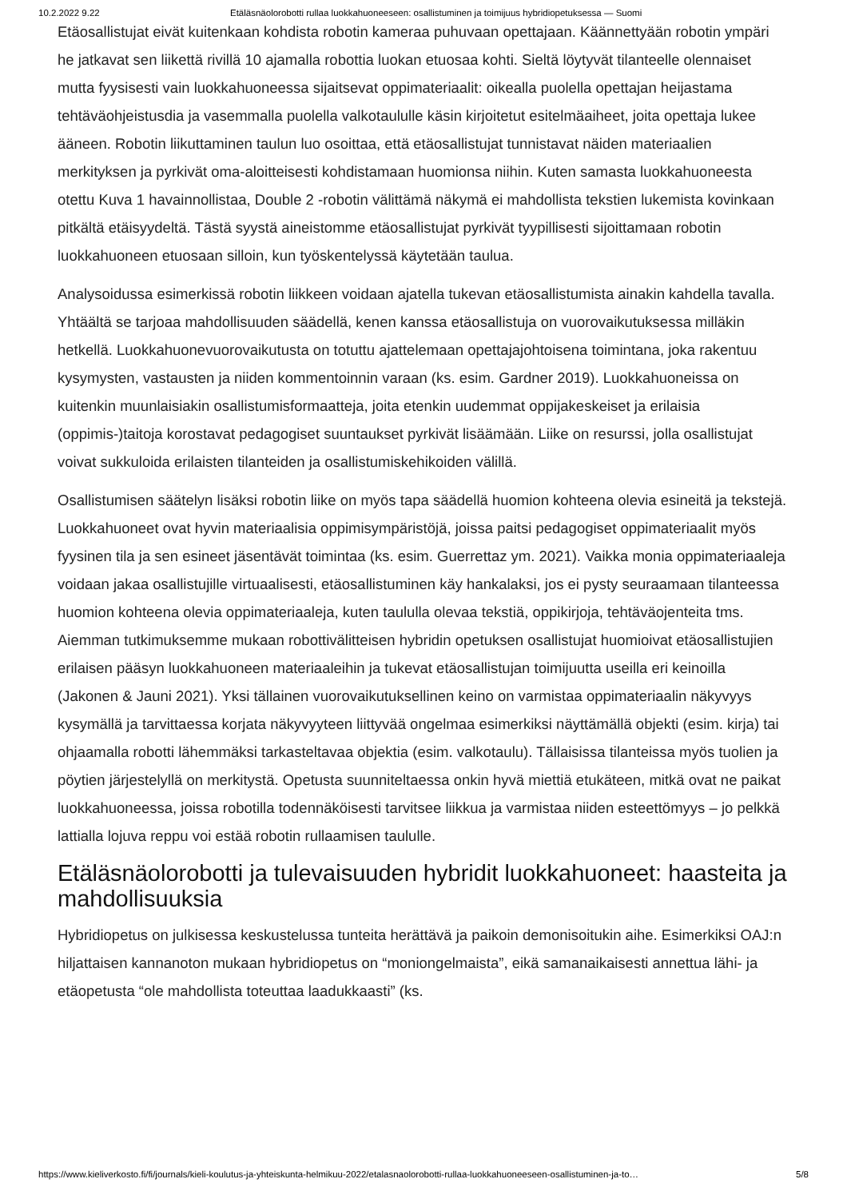10.2.2022 9.22 Etäläsnäolorobotti rullaa luokkahuoneeseen: osallistuminen ja toimijuus hybridiopetuksessa — Suomi
Etäosallistujat eivät kuitenkaan kohdista robotin kameraa puhuvaan opettajaan. Käännettyään robotin ympäri he jatkavat sen liikettä rivillä 10 ajamalla robottia luokan etuosaa kohti. Sieltä löytyvät tilanteelle olennaiset mutta fyysisesti vain luokkahuoneessa sijaitsevat oppimateriaalit: oikealla puolella opettajan heijastama tehtäväohjeistusdia ja vasemmalla puolella valkotaululle käsin kirjoitetut esitelmäaiheet, joita opettaja lukee ääneen. Robotin liikuttaminen taulun luo osoittaa, että etäosallistujat tunnistavat näiden materiaalien merkityksen ja pyrkivät oma-aloitteisesti kohdistamaan huomionsa niihin. Kuten samasta luokkahuoneesta otettu Kuva 1 havainnollistaa, Double 2 -robotin välittämä näkymä ei mahdollista tekstien lukemista kovinkaan pitkältä etäisyydeltä. Tästä syystä aineistomme etäosallistujat pyrkivät tyypillisesti sijoittamaan robotin luokkahuoneen etuosaan silloin, kun työskentelyssä käytetään taulua.
Analysoidussa esimerkissä robotin liikkeen voidaan ajatella tukevan etäosallistumista ainakin kahdella tavalla. Yhtäältä se tarjoaa mahdollisuuden säädellä, kenen kanssa etäosallistuja on vuorovaikutuksessa milläkin hetkellä. Luokkahuonevuorovaikutusta on totuttu ajattelemaan opettajajohtoisena toimintana, joka rakentuu kysymysten, vastausten ja niiden kommentoinnin varaan (ks. esim. Gardner 2019). Luokkahuoneissa on kuitenkin muunlaisiakin osallistumisformaatteja, joita etenkin uudemmat oppijakeskeiset ja erilaisia (oppimis-)taitoja korostavat pedagogiset suuntaukset pyrkivät lisäämään. Liike on resurssi, jolla osallistujat voivat sukkuloida erilaisten tilanteiden ja osallistumiskehikoiden välillä.
Osallistumisen säätelyn lisäksi robotin liike on myös tapa säädellä huomion kohteena olevia esineitä ja tekstejä. Luokkahuoneet ovat hyvin materiaalisia oppimisympäristöjä, joissa paitsi pedagogiset oppimateriaalit myös fyysinen tila ja sen esineet jäsentävät toimintaa (ks. esim. Guerrettaz ym. 2021). Vaikka monia oppimateriaaleja voidaan jakaa osallistujille virtuaalisesti, etäosallistuminen käy hankalaksi, jos ei pysty seuraamaan tilanteessa huomion kohteena olevia oppimateriaaleja, kuten taululla olevaa tekstiä, oppikirjoja, tehtäväojenteita tms. Aiemman tutkimuksemme mukaan robottivälitteisen hybridin opetuksen osallistujat huomioivat etäosallistujien erilaisen pääsyn luokkahuoneen materiaaleihin ja tukevat etäosallistujan toimijuutta useilla eri keinoilla (Jakonen & Jauni 2021). Yksi tällainen vuorovaikutuksellinen keino on varmistaa oppimateriaalin näkyvyys kysymällä ja tarvittaessa korjata näkyvyyteen liittyvää ongelmaa esimerkiksi näyttämällä objekti (esim. kirja) tai ohjaamalla robotti lähemmäksi tarkasteltavaa objektia (esim. valkotaulu). Tällaisissa tilanteissa myös tuolien ja pöytien järjestelyllä on merkitystä. Opetusta suunniteltaessa onkin hyvä miettiä etukäteen, mitkä ovat ne paikat luokkahuoneessa, joissa robotilla todennäköisesti tarvitsee liikkua ja varmistaa niiden esteettömyys – jo pelkkä lattialla lojuva reppu voi estää robotin rullaamisen taululle.
Etäläsnäolorobotti ja tulevaisuuden hybridit luokkahuoneet: haasteita ja mahdollisuuksia
Hybridiopetus on julkisessa keskustelussa tunteita herättävä ja paikoin demonisoitukin aihe. Esimerkiksi OAJ:n hiljattaisen kannanoton mukaan hybridiopetus on “moniongelmaista”, eikä samanaikaisesti annettua lähi- ja etäopetusta “ole mahdollista toteuttaa laadukkaasti” (ks.
https://www.kieliverkosto.fi/fi/journals/kieli-koulutus-ja-yhteiskunta-helmikuu-2022/etalasnaolorobotti-rullaa-luokkahuoneeseen-osallistuminen-ja-to… 5/8